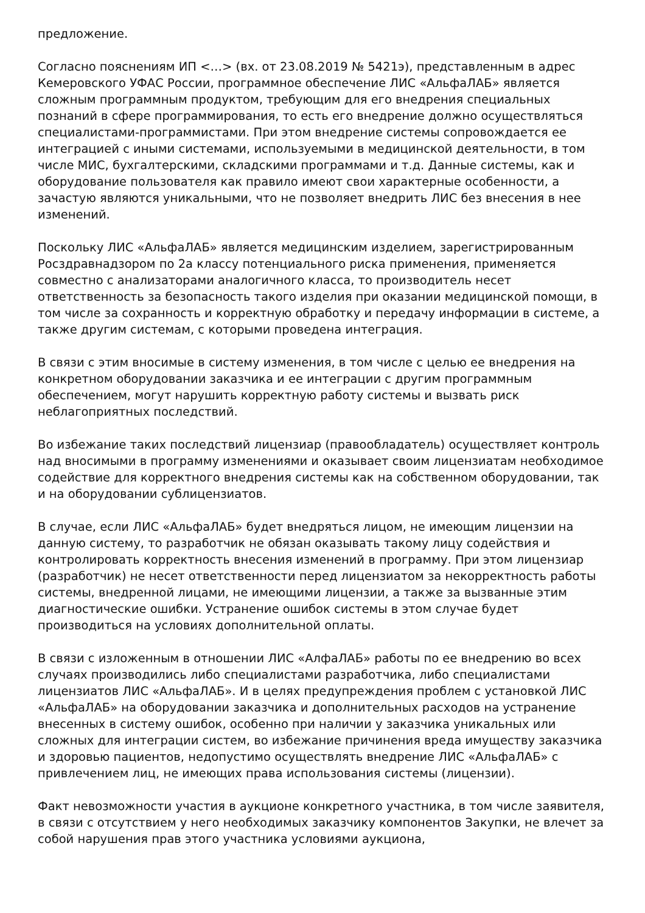предложение.
Согласно пояснениям ИП <…> (вх. от 23.08.2019 № 5421э), представленным в адрес Кемеровского УФАС России, программное обеспечение ЛИС «АльфаЛАБ» является сложным программным продуктом, требующим для его внедрения специальных познаний в сфере программирования, то есть его внедрение должно осуществляться специалистами-программистами. При этом внедрение системы сопровождается ее интеграцией с иными системами, используемыми в медицинской деятельности, в том числе МИС, бухгалтерскими, складскими программами и т.д. Данные системы, как и оборудование пользователя как правило имеют свои характерные особенности, а зачастую являются уникальными, что не позволяет внедрить ЛИС без внесения в нее изменений.
Поскольку ЛИС «АльфаЛАБ» является медицинским изделием, зарегистрированным Росздравнадзором по 2а классу потенциального риска применения, применяется совместно с анализаторами аналогичного класса, то производитель несет ответственность за безопасность такого изделия при оказании медицинской помощи, в том числе за сохранность и корректную обработку и передачу информации в системе, а также другим системам, с которыми проведена интеграция.
В связи с этим вносимые в систему изменения, в том числе с целью ее внедрения на конкретном оборудовании заказчика и ее интеграции с другим программным обеспечением, могут нарушить корректную работу системы и вызвать риск неблагоприятных последствий.
Во избежание таких последствий лицензиар (правообладатель) осуществляет контроль над вносимыми в программу изменениями и оказывает своим лицензиатам необходимое содействие для корректного внедрения системы как на собственном оборудовании, так и на оборудовании сублицензиатов.
В случае, если ЛИС «АльфаЛАБ» будет внедряться лицом, не имеющим лицензии на данную систему, то разработчик не обязан оказывать такому лицу содействия и контролировать корректность внесения изменений в программу. При этом лицензиар (разработчик) не несет ответственности перед лицензиатом за некорректность работы системы, внедренной лицами, не имеющими лицензии, а также за вызванные этим диагностические ошибки. Устранение ошибок системы в этом случае будет производиться на условиях дополнительной оплаты.
В связи с изложенным в отношении ЛИС «АлфаЛАБ» работы по ее внедрению во всех случаях производились либо специалистами разработчика, либо специалистами лицензиатов ЛИС «АльфаЛАБ». И в целях предупреждения проблем с установкой ЛИС «АльфаЛАБ» на оборудовании заказчика и дополнительных расходов на устранение внесенных в систему ошибок, особенно при наличии у заказчика уникальных или сложных для интеграции систем, во избежание причинения вреда имуществу заказчика и здоровью пациентов, недопустимо осуществлять внедрение ЛИС «АльфаЛАБ» с привлечением лиц, не имеющих права использования системы (лицензии).
Факт невозможности участия в аукционе конкретного участника, в том числе заявителя, в связи с отсутствием у него необходимых заказчику компонентов Закупки, не влечет за собой нарушения прав этого участника условиями аукциона,